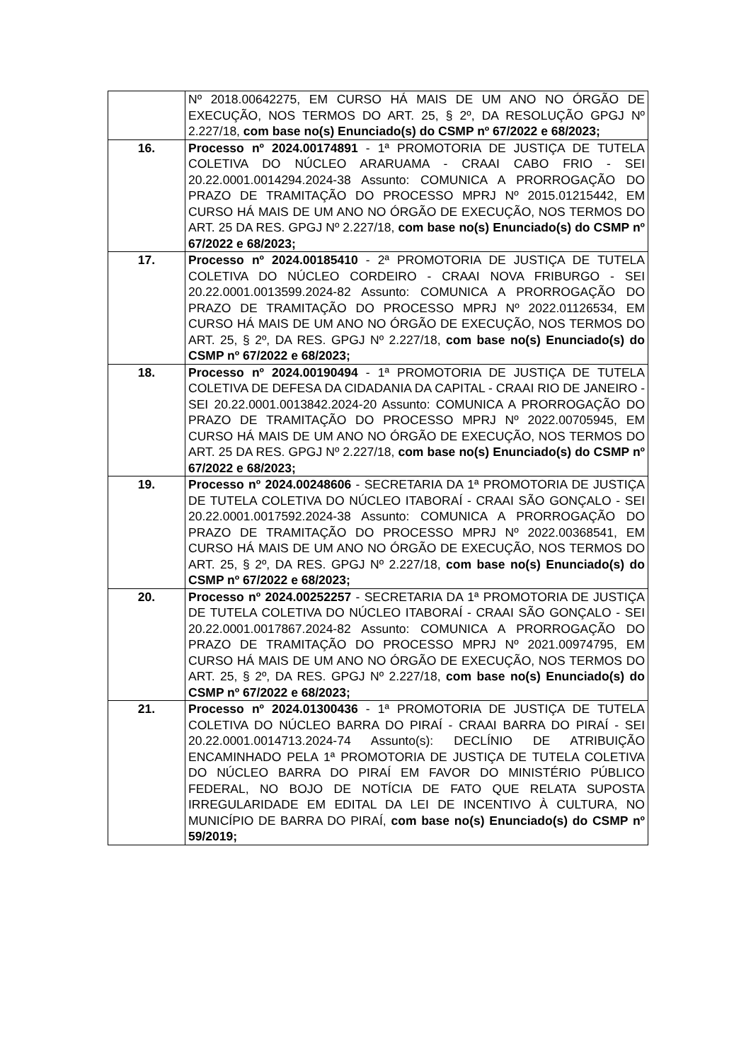| | Nº 2018.00642275, EM CURSO HÁ MAIS DE UM ANO NO ÓRGÃO DE EXECUÇÃO, NOS TERMOS DO ART. 25, § 2º, DA RESOLUÇÃO GPGJ Nº 2.227/18, com base no(s) Enunciado(s) do CSMP nº 67/2022 e 68/2023; |
| 16. | Processo nº 2024.00174891 - 1ª PROMOTORIA DE JUSTIÇA DE TUTELA COLETIVA DO NÚCLEO ARARUAMA - CRAAI CABO FRIO - SEI 20.22.0001.0014294.2024-38 Assunto: COMUNICA A PRORROGAÇÃO DO PRAZO DE TRAMITAÇÃO DO PROCESSO MPRJ Nº 2015.01215442, EM CURSO HÁ MAIS DE UM ANO NO ÓRGÃO DE EXECUÇÃO, NOS TERMOS DO ART. 25 DA RES. GPGJ Nº 2.227/18, com base no(s) Enunciado(s) do CSMP nº 67/2022 e 68/2023; |
| 17. | Processo nº 2024.00185410 - 2ª PROMOTORIA DE JUSTIÇA DE TUTELA COLETIVA DO NÚCLEO CORDEIRO - CRAAI NOVA FRIBURGO - SEI 20.22.0001.0013599.2024-82 Assunto: COMUNICA A PRORROGAÇÃO DO PRAZO DE TRAMITAÇÃO DO PROCESSO MPRJ Nº 2022.01126534, EM CURSO HÁ MAIS DE UM ANO NO ÓRGÃO DE EXECUÇÃO, NOS TERMOS DO ART. 25, § 2º, DA RES. GPGJ Nº 2.227/18, com base no(s) Enunciado(s) do CSMP nº 67/2022 e 68/2023; |
| 18. | Processo nº 2024.00190494 - 1ª PROMOTORIA DE JUSTIÇA DE TUTELA COLETIVA DE DEFESA DA CIDADANIA DA CAPITAL - CRAAI RIO DE JANEIRO - SEI 20.22.0001.0013842.2024-20 Assunto: COMUNICA A PRORROGAÇÃO DO PRAZO DE TRAMITAÇÃO DO PROCESSO MPRJ Nº 2022.00705945, EM CURSO HÁ MAIS DE UM ANO NO ÓRGÃO DE EXECUÇÃO, NOS TERMOS DO ART. 25 DA RES. GPGJ Nº 2.227/18, com base no(s) Enunciado(s) do CSMP nº 67/2022 e 68/2023; |
| 19. | Processo nº 2024.00248606 - SECRETARIA DA 1ª PROMOTORIA DE JUSTIÇA DE TUTELA COLETIVA DO NÚCLEO ITABORAÍ - CRAAI SÃO GONÇALO - SEI 20.22.0001.0017592.2024-38 Assunto: COMUNICA A PRORROGAÇÃO DO PRAZO DE TRAMITAÇÃO DO PROCESSO MPRJ Nº 2022.00368541, EM CURSO HÁ MAIS DE UM ANO NO ÓRGÃO DE EXECUÇÃO, NOS TERMOS DO ART. 25, § 2º, DA RES. GPGJ Nº 2.227/18, com base no(s) Enunciado(s) do CSMP nº 67/2022 e 68/2023; |
| 20. | Processo nº 2024.00252257 - SECRETARIA DA 1ª PROMOTORIA DE JUSTIÇA DE TUTELA COLETIVA DO NÚCLEO ITABORAÍ - CRAAI SÃO GONÇALO - SEI 20.22.0001.0017867.2024-82 Assunto: COMUNICA A PRORROGAÇÃO DO PRAZO DE TRAMITAÇÃO DO PROCESSO MPRJ Nº 2021.00974795, EM CURSO HÁ MAIS DE UM ANO NO ÓRGÃO DE EXECUÇÃO, NOS TERMOS DO ART. 25, § 2º, DA RES. GPGJ Nº 2.227/18, com base no(s) Enunciado(s) do CSMP nº 67/2022 e 68/2023; |
| 21. | Processo nº 2024.01300436 - 1ª PROMOTORIA DE JUSTIÇA DE TUTELA COLETIVA DO NÚCLEO BARRA DO PIRAÍ - CRAAI BARRA DO PIRAÍ - SEI 20.22.0001.0014713.2024-74 Assunto(s): DECLÍNIO DE ATRIBUIÇÃO ENCAMINHADO PELA 1ª PROMOTORIA DE JUSTIÇA DE TUTELA COLETIVA DO NÚCLEO BARRA DO PIRAÍ EM FAVOR DO MINISTÉRIO PÚBLICO FEDERAL, NO BOJO DE NOTÍCIA DE FATO QUE RELATA SUPOSTA IRREGULARIDADE EM EDITAL DA LEI DE INCENTIVO À CULTURA, NO MUNICÍPIO DE BARRA DO PIRAÍ, com base no(s) Enunciado(s) do CSMP nº 59/2019; |